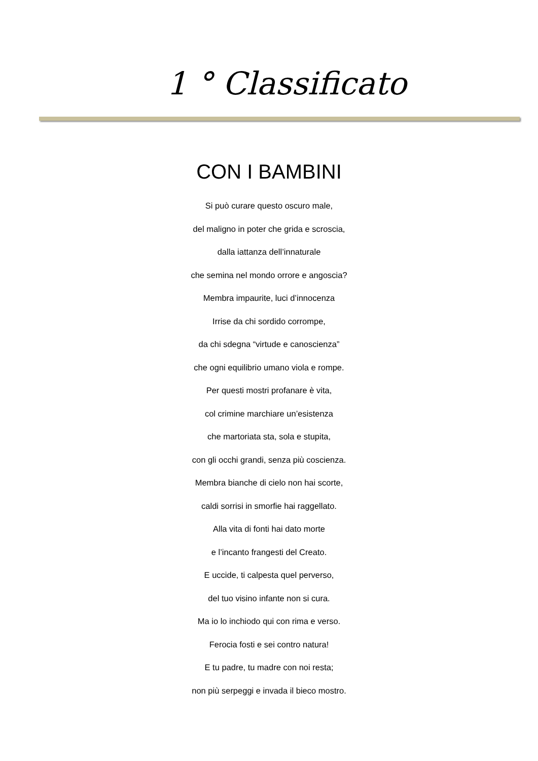1 ° Classificato
CON I BAMBINI
Si può curare questo oscuro male,
del maligno in poter che grida e scroscia,
dalla iattanza dell’innaturale
che semina nel mondo orrore e angoscia?
Membra impaurite, luci d’innocenza
Irrise da chi sordido corrompe,
da chi sdegna “virtude e canoscienza”
che ogni equilibrio umano viola e rompe.
Per questi mostri profanare è vita,
col crimine marchiare un’esistenza
che martoriata sta, sola e stupita,
con gli occhi grandi, senza più coscienza.
Membra bianche di cielo non hai scorte,
caldi sorrisi in smorfie hai raggellato.
Alla vita di fonti hai dato morte
e l’incanto frangesti del Creato.
E uccide, ti calpesta quel perverso,
del tuo visino infante non si cura.
Ma io lo inchiodo qui con rima e verso.
Ferocia fosti e sei contro natura!
E tu padre, tu madre con noi resta;
non più serpeggi e invada il bieco mostro.